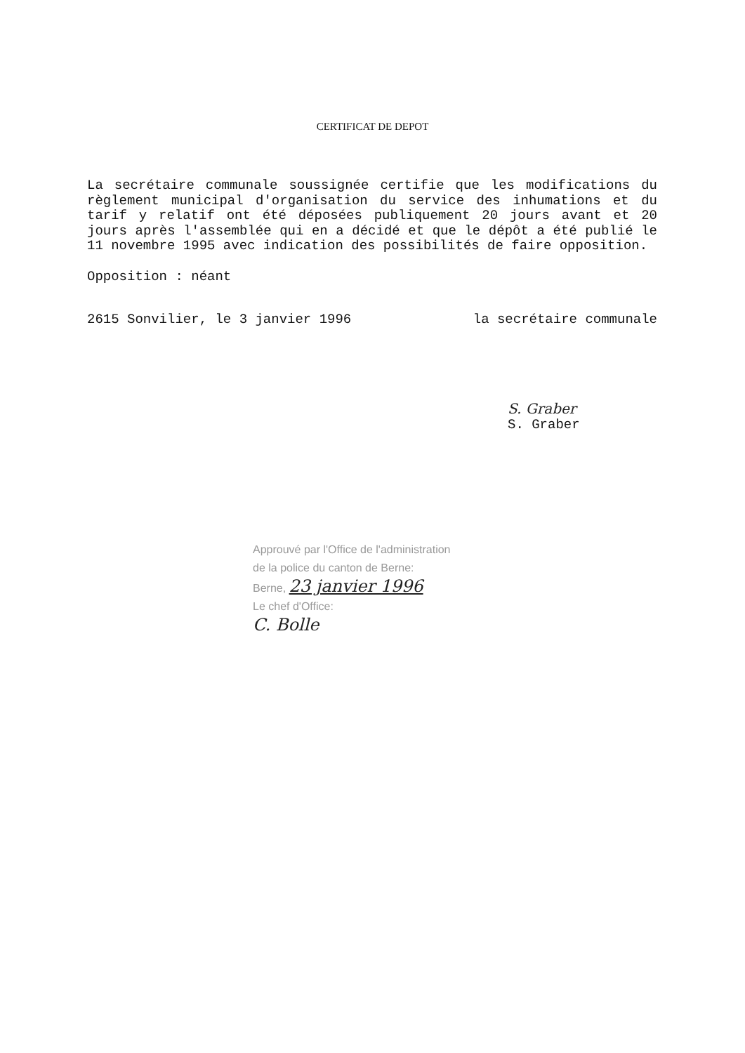CERTIFICAT DE DEPOT
La secrétaire communale soussignée certifie que les modifications du règlement municipal d'organisation du service des inhumations et du tarif y relatif ont été déposées publiquement 20 jours avant et 20 jours après l'assemblée qui en a décidé et que le dépôt a été publié le 11 novembre 1995 avec indication des possibilités de faire opposition.
Opposition : néant
2615 Sonvilier, le 3 janvier 1996 la secrétaire communale
S. Graber
S. Graber
Approuvé par l'Office de l'administration
de la police du canton de Berne:
Berne, 23 janvier 1996
Le chef d'Office:
C. Bolle